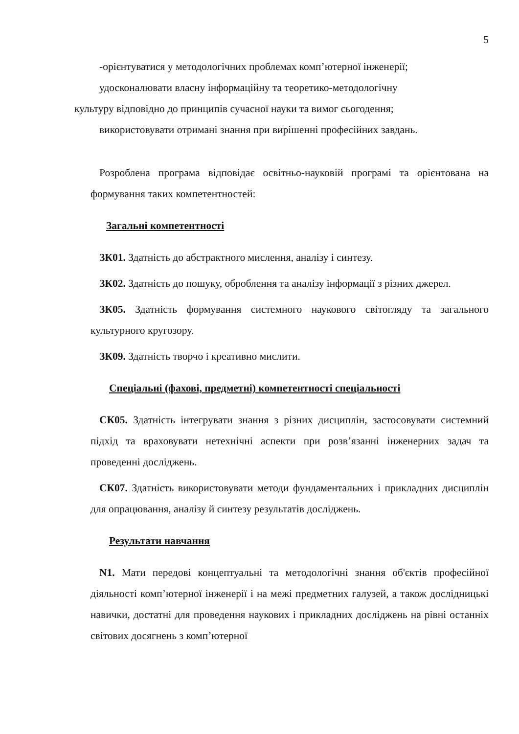5
-орієнтуватися у методологічних проблемах комп’ютерної інженерії;
удосконалювати власну інформаційну та теоретико-методологічну
культуру відповідно до принципів сучасної науки та вимог сьогодення;
використовувати отримані знання при вирішенні професійних завдань.
Розроблена програма відповідає освітньо-науковій програмі та орієнтована на формування таких компетентностей:
Загальні компетентності
ЗК01. Здатність до абстрактного мислення, аналізу і синтезу.
ЗК02. Здатність до пошуку, оброблення та аналізу інформації з різних джерел.
ЗК05. Здатність формування системного наукового світогляду та загального культурного кругозору.
ЗК09. Здатність творчо і креативно мислити.
Спеціальні (фахові, предметні) компетентності спеціальності
СК05. Здатність інтегрувати знання з різних дисциплін, застосовувати системний підхід та враховувати нетехнічні аспекти при розв’язанні інженерних задач та проведенні досліджень.
СК07. Здатність використовувати методи фундаментальних і прикладних дисциплін для опрацювання, аналізу й синтезу результатів досліджень.
Результати навчання
N1. Мати передові концептуальні та методологічні знання об'єктів професійної діяльності комп’ютерної інженерії і на межі предметних галузей, а також дослідницькі навички, достатні для проведення наукових і прикладних досліджень на рівні останніх світових досягнень з комп’ютерної